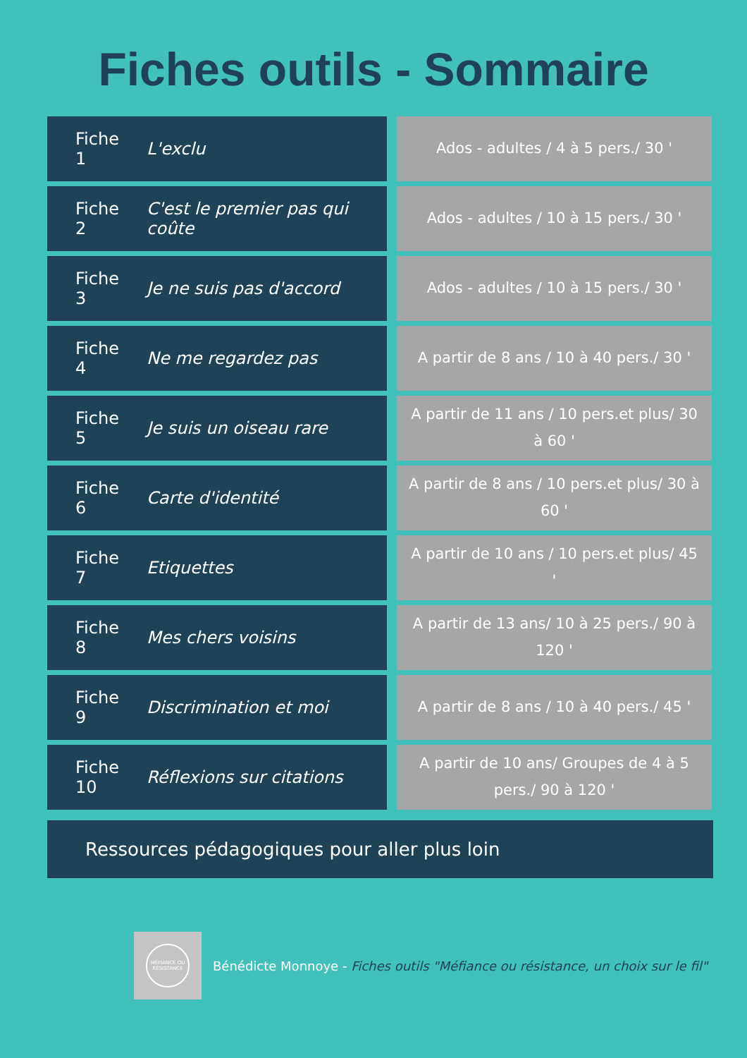Fiches outils - Sommaire
| Fiche 1 | L'exclu | | Ados - adultes / 4 à 5 pers./ 30 ' |
| Fiche 2 | C'est le premier pas qui coûte | | Ados - adultes / 10 à 15 pers./ 30 ' |
| Fiche 3 | Je ne suis pas d'accord | | Ados - adultes / 10 à 15 pers./ 30 ' |
| Fiche 4 | Ne me regardez pas | | A partir de 8 ans / 10 à 40 pers./ 30 ' |
| Fiche 5 | Je suis un oiseau rare | | A partir de 11 ans / 10 pers.et plus/ 30 à 60 ' |
| Fiche 6 | Carte d'identité | | A partir de 8 ans / 10 pers.et plus/ 30 à 60 ' |
| Fiche 7 | Etiquettes | | A partir de 10 ans / 10 pers.et plus/ 45 ' |
| Fiche 8 | Mes chers voisins | | A partir de 13 ans/ 10 à 25 pers./ 90 à 120 ' |
| Fiche 9 | Discrimination et moi | | A partir de 8 ans / 10 à 40 pers./ 45 ' |
| Fiche 10 | Réflexions sur citations | | A partir de 10 ans/ Groupes de 4 à 5 pers./ 90 à 120 ' |
Ressources pédagogiques pour aller plus loin
MÉFIANCE OU RÉSISTANCE
Bénédicte Monnoye - Fiches outils "Méfiance ou résistance, un choix sur le fil"